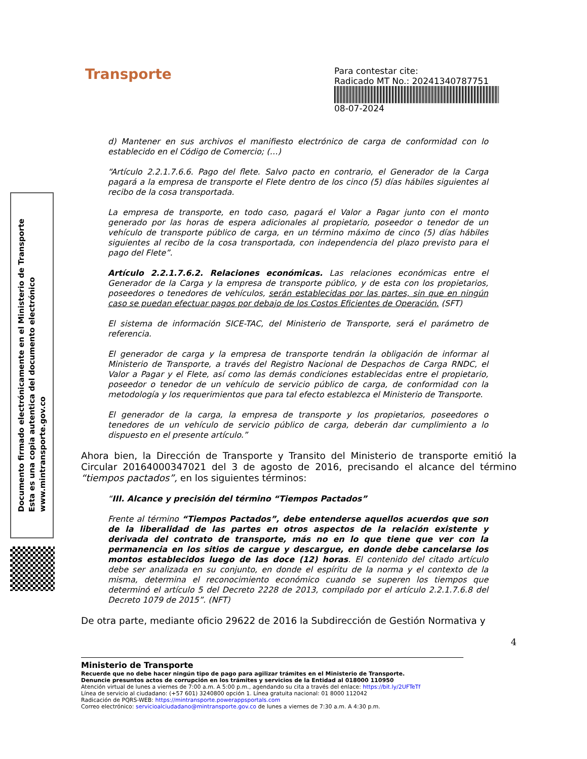Documento firmado electrónicamente en el Ministerio de Transporte
Esta es una copia autentica del documento electrónico
www.mintransporte.gov.co
Transporte
Para contestar cite:
Radicado MT No.: 20241340787751
08-07-2024
d) Mantener en sus archivos el manifiesto electrónico de carga de conformidad con lo establecido en el Código de Comercio; (…)
“Artículo 2.2.1.7.6.6. Pago del flete. Salvo pacto en contrario, el Generador de la Carga pagará a la empresa de transporte el Flete dentro de los cinco (5) días hábiles siguientes al recibo de la cosa transportada.
La empresa de transporte, en todo caso, pagará el Valor a Pagar junto con el monto generado por las horas de espera adicionales al propietario, poseedor o tenedor de un vehículo de transporte público de carga, en un término máximo de cinco (5) días hábiles siguientes al recibo de la cosa transportada, con independencia del plazo previsto para el pago del Flete”.
Artículo 2.2.1.7.6.2. Relaciones económicas. Las relaciones económicas entre el Generador de la Carga y la empresa de transporte público, y de esta con los propietarios, poseedores o tenedores de vehículos, serán establecidas por las partes, sin que en ningún caso se puedan efectuar pagos por debajo de los Costos Eficientes de Operación. (SFT)
El sistema de información SICE-TAC, del Ministerio de Transporte, será el parámetro de referencia.
El generador de carga y la empresa de transporte tendrán la obligación de informar al Ministerio de Transporte, a través del Registro Nacional de Despachos de Carga RNDC, el Valor a Pagar y el Flete, así como las demás condiciones establecidas entre el propietario, poseedor o tenedor de un vehículo de servicio público de carga, de conformidad con la metodología y los requerimientos que para tal efecto establezca el Ministerio de Transporte.
El generador de la carga, la empresa de transporte y los propietarios, poseedores o tenedores de un vehículo de servicio público de carga, deberán dar cumplimiento a lo dispuesto en el presente artículo.”
Ahora bien, la Dirección de Transporte y Transito del Ministerio de transporte emitió la Circular 20164000347021 del 3 de agosto de 2016, precisando el alcance del término “tiempos pactados”, en los siguientes términos:
“III. Alcance y precisión del término “Tiempos Pactados”
Frente al término “Tiempos Pactados”, debe entenderse aquellos acuerdos que son de la liberalidad de las partes en otros aspectos de la relación existente y derivada del contrato de transporte, más no en lo que tiene que ver con la permanencia en los sitios de cargue y descargue, en donde debe cancelarse los montos establecidos luego de las doce (12) horas. El contenido del citado artículo debe ser analizada en su conjunto, en donde el espíritu de la norma y el contexto de la misma, determina el reconocimiento económico cuando se superen los tiempos que determinó el artículo 5 del Decreto 2228 de 2013, compilado por el artículo 2.2.1.7.6.8 del Decreto 1079 de 2015”. (NFT)
De otra parte, mediante oficio 29622 de 2016 la Subdirección de Gestión Normativa y
4
Ministerio de Transporte
Recuerde que no debe hacer ningún tipo de pago para agilizar trámites en el Ministerio de Transporte.
Denuncie presuntos actos de corrupción en los trámites y servicios de la Entidad al 018000 110950
Atención virtual de lunes a viernes de 7:00 a.m. A 5:00 p.m., agendando su cita a través del enlace: https://bit.ly/2UFTeTf
Línea de servicio al ciudadano: (+57 601) 3240800 opción 1. Línea gratuita nacional: 01 8000 112042
Radicación de PQRS-WEB: https://mintransporte.powerappsportals.com
Correo electrónico: servicioalciudadano@mintransporte.gov.co de lunes a viernes de 7:30 a.m. A 4:30 p.m.